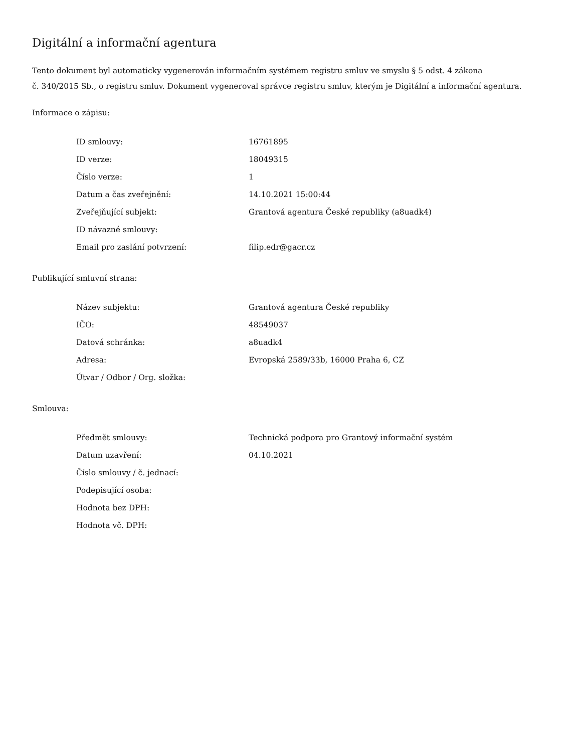Digitální a informační agentura
Tento dokument byl automaticky vygenerován informačním systémem registru smluv ve smyslu § 5 odst. 4 zákona
č. 340/2015 Sb., o registru smluv. Dokument vygeneroval správce registru smluv, kterým je Digitální a informační agentura.
Informace o zápisu:
| ID smlouvy: | 16761895 |
| ID verze: | 18049315 |
| Číslo verze: | 1 |
| Datum a čas zveřejnění: | 14.10.2021 15:00:44 |
| Zveřejňující subjekt: | Grantová agentura České republiky (a8uadk4) |
| ID návazné smlouvy: | |
| Email pro zaslání potvrzení: | filip.edr@gacr.cz |
Publikující smluvní strana:
| Název subjektu: | Grantová agentura České republiky |
| IČO: | 48549037 |
| Datová schránka: | a8uadk4 |
| Adresa: | Evropská 2589/33b, 16000 Praha 6, CZ |
| Útvar / Odbor / Org. složka: | |
Smlouva:
| Předmět smlouvy: | Technická podpora pro Grantový informační systém |
| Datum uzavření: | 04.10.2021 |
| Číslo smlouvy / č. jednací: | |
| Podepisující osoba: | |
| Hodnota bez DPH: | |
| Hodnota vč. DPH: | |